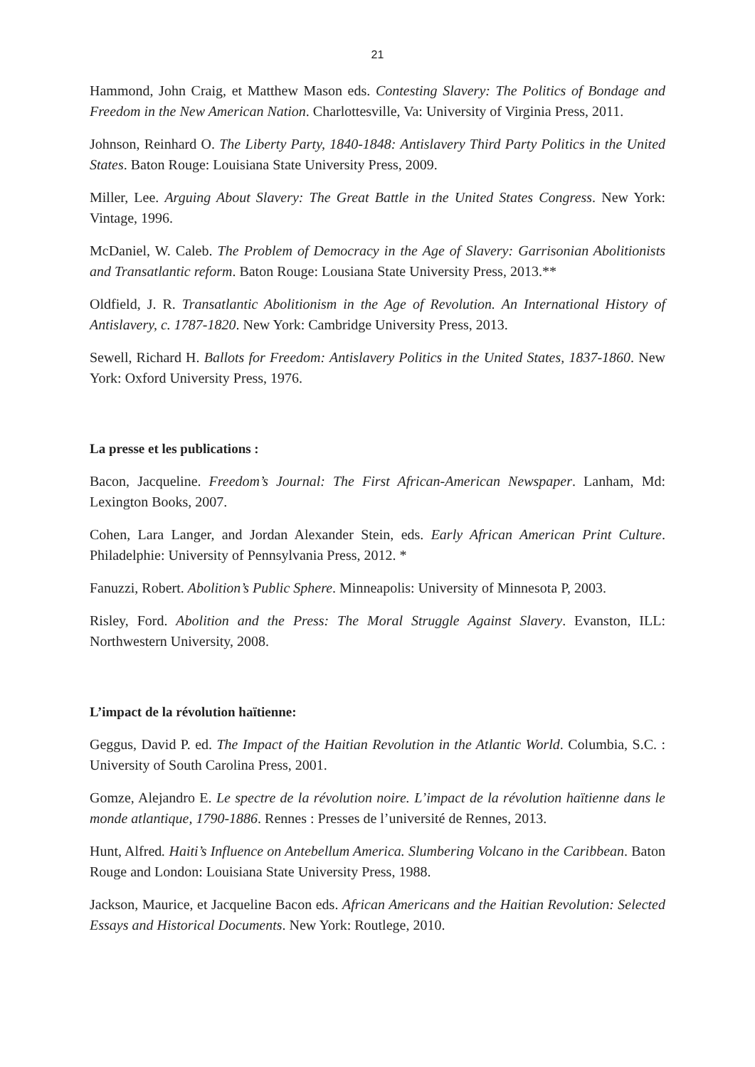21
Hammond, John Craig, et Matthew Mason eds. Contesting Slavery: The Politics of Bondage and Freedom in the New American Nation. Charlottesville, Va: University of Virginia Press, 2011.
Johnson, Reinhard O. The Liberty Party, 1840-1848: Antislavery Third Party Politics in the United States. Baton Rouge: Louisiana State University Press, 2009.
Miller, Lee. Arguing About Slavery: The Great Battle in the United States Congress. New York: Vintage, 1996.
McDaniel, W. Caleb. The Problem of Democracy in the Age of Slavery: Garrisonian Abolitionists and Transatlantic reform. Baton Rouge: Lousiana State University Press, 2013.**
Oldfield, J. R. Transatlantic Abolitionism in the Age of Revolution. An International History of Antislavery, c. 1787-1820. New York: Cambridge University Press, 2013.
Sewell, Richard H. Ballots for Freedom: Antislavery Politics in the United States, 1837-1860. New York: Oxford University Press, 1976.
La presse et les publications :
Bacon, Jacqueline. Freedom’s Journal: The First African-American Newspaper. Lanham, Md: Lexington Books, 2007.
Cohen, Lara Langer, and Jordan Alexander Stein, eds. Early African American Print Culture. Philadelphie: University of Pennsylvania Press, 2012. *
Fanuzzi, Robert. Abolition’s Public Sphere. Minneapolis: University of Minnesota P, 2003.
Risley, Ford. Abolition and the Press: The Moral Struggle Against Slavery. Evanston, ILL: Northwestern University, 2008.
L’impact de la révolution haïtienne:
Geggus, David P. ed. The Impact of the Haitian Revolution in the Atlantic World. Columbia, S.C. : University of South Carolina Press, 2001.
Gomze, Alejandro E. Le spectre de la révolution noire. L’impact de la révolution haïtienne dans le monde atlantique, 1790-1886. Rennes : Presses de l’université de Rennes, 2013.
Hunt, Alfred. Haiti’s Influence on Antebellum America. Slumbering Volcano in the Caribbean. Baton Rouge and London: Louisiana State University Press, 1988.
Jackson, Maurice, et Jacqueline Bacon eds. African Americans and the Haitian Revolution: Selected Essays and Historical Documents. New York: Routlege, 2010.